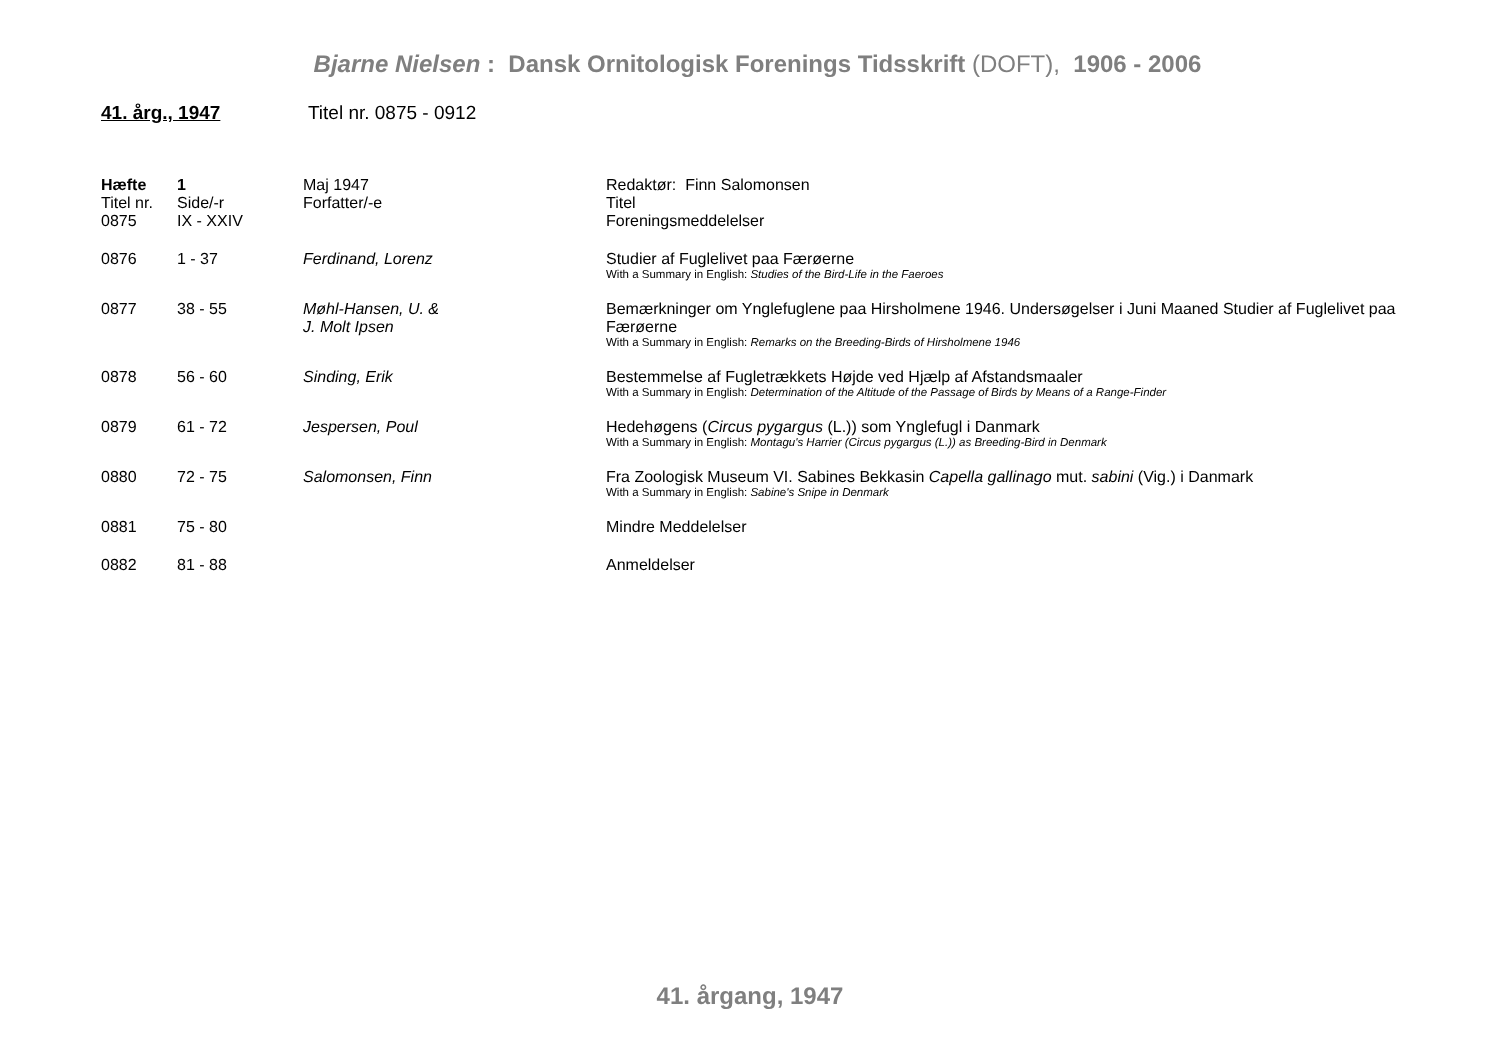Bjarne Nielsen : Dansk Ornitologisk Forenings Tidsskrift (DOFT), 1906 - 2006
41. årg., 1947 Titel nr. 0875 - 0912
| Hæfte | 1 | Maj 1947 | Redaktør: Finn Salomonsen |
| Titel nr. | Side/-r | Forfatter/-e | Titel |
| 0875 | IX - XXIV | | Foreningsmeddelelser |
| 0876 | 1 - 37 | Ferdinand, Lorenz | Studier af Fuglelivet paa Færøerne With a Summary in English: Studies of the Bird-Life in the Faeroes |
| 0877 | 38 - 55 | Møhl-Hansen, U. & J. Molt Ipsen | Bemærkninger om Ynglefuglene paa Hirsholmene 1946. Undersøgelser i Juni Maaned Studier af Fuglelivet paa Færøerne With a Summary in English: Remarks on the Breeding-Birds of Hirsholmene 1946 |
| 0878 | 56 - 60 | Sinding, Erik | Bestemmelse af Fugletrækkets Højde ved Hjælp af Afstandsmaaler With a Summary in English: Determination of the Altitude of the Passage of Birds by Means of a Range-Finder |
| 0879 | 61 - 72 | Jespersen, Poul | Hedehøgens ( Circus pygargus (L.)) som Ynglefugl i Danmark With a Summary in English: Montagu's Harrier (Circus pygargus (L.)) as Breeding-Bird in Denmark |
| 0880 | 72 - 75 | Salomonsen, Finn | Fra Zoologisk Museum VI. Sabines Bekkasin Capella gallinago mut. sabini (Vig.) i Danmark With a Summary in English: Sabine's Snipe in Denmark |
| 0881 | 75 - 80 | | Mindre Meddelelser |
| 0882 | 81 - 88 | | Anmeldelser |
41. årgang, 1947